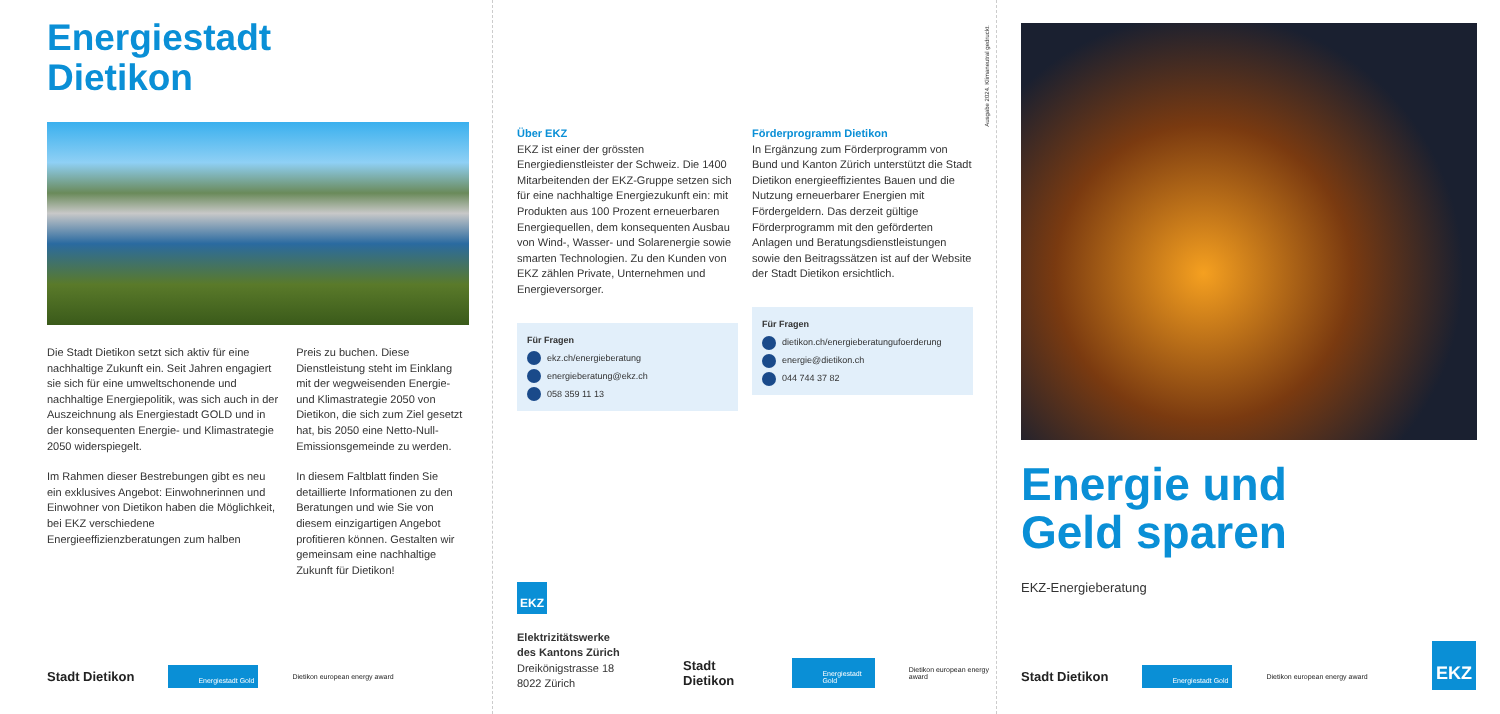Energiestadt
Dietikon
Die Stadt Dietikon setzt sich aktiv für eine nachhaltige Zukunft ein. Seit Jahren engagiert sie sich für eine umweltschonende und nachhaltige Energiepolitik, was sich auch in der Auszeichnung als Energiestadt GOLD und in der konsequenten Energie- und Klimastrategie 2050 widerspiegelt.
Im Rahmen dieser Bestrebungen gibt es neu ein exklusives Angebot: Einwohnerinnen und Einwohner von Dietikon haben die Möglichkeit, bei EKZ verschiedene Energieeffizienzberatungen zum halben
Preis zu buchen. Diese Dienstleistung steht im Einklang mit der wegweisenden Energie- und Klimastrategie 2050 von Dietikon, die sich zum Ziel gesetzt hat, bis 2050 eine Netto-Null-Emissionsgemeinde zu werden.
In diesem Faltblatt finden Sie detaillierte Informationen zu den Beratungen und wie Sie von diesem einzigartigen Angebot profitieren können. Gestalten wir gemeinsam eine nachhaltige Zukunft für Dietikon!
Stadt Dietikon Energiestadt Gold Dietikon european energy award
Ausgabe 2024. Klimaneutral gedruckt.
Über EKZ
EKZ ist einer der grössten Energiedienstleister der Schweiz. Die 1400 Mitarbeitenden der EKZ-Gruppe setzen sich für eine nachhaltige Energiezukunft ein: mit Produkten aus 100 Prozent erneuerbaren Energiequellen, dem konsequenten Ausbau von Wind-, Wasser- und Solarenergie sowie smarten Technologien. Zu den Kunden von EKZ zählen Private, Unternehmen und Energieversorger.
Für Fragen
ekz.ch/energieberatung
energieberatung@ekz.ch
058 359 11 13
Förderprogramm Dietikon
In Ergänzung zum Förderprogramm von Bund und Kanton Zürich unterstützt die Stadt Dietikon energieeffizientes Bauen und die Nutzung erneuerbarer Energien mit Fördergeldern. Das derzeit gültige Förderprogramm mit den geförderten Anlagen und Beratungsdienstleistungen sowie den Beitragssätzen ist auf der Website der Stadt Dietikon ersichtlich.
Für Fragen
dietikon.ch/energieberatungufoerderung
energie@dietikon.ch
044 744 37 82
EKZ
Elektrizitätswerke
des Kantons Zürich
Dreikönigstrasse 18
8022 Zürich
Stadt Dietikon Energiestadt Gold Dietikon european energy award
Energie und
Geld sparen
EKZ-Energieberatung
Stadt Dietikon Energiestadt Gold Dietikon european energy award
EKZ